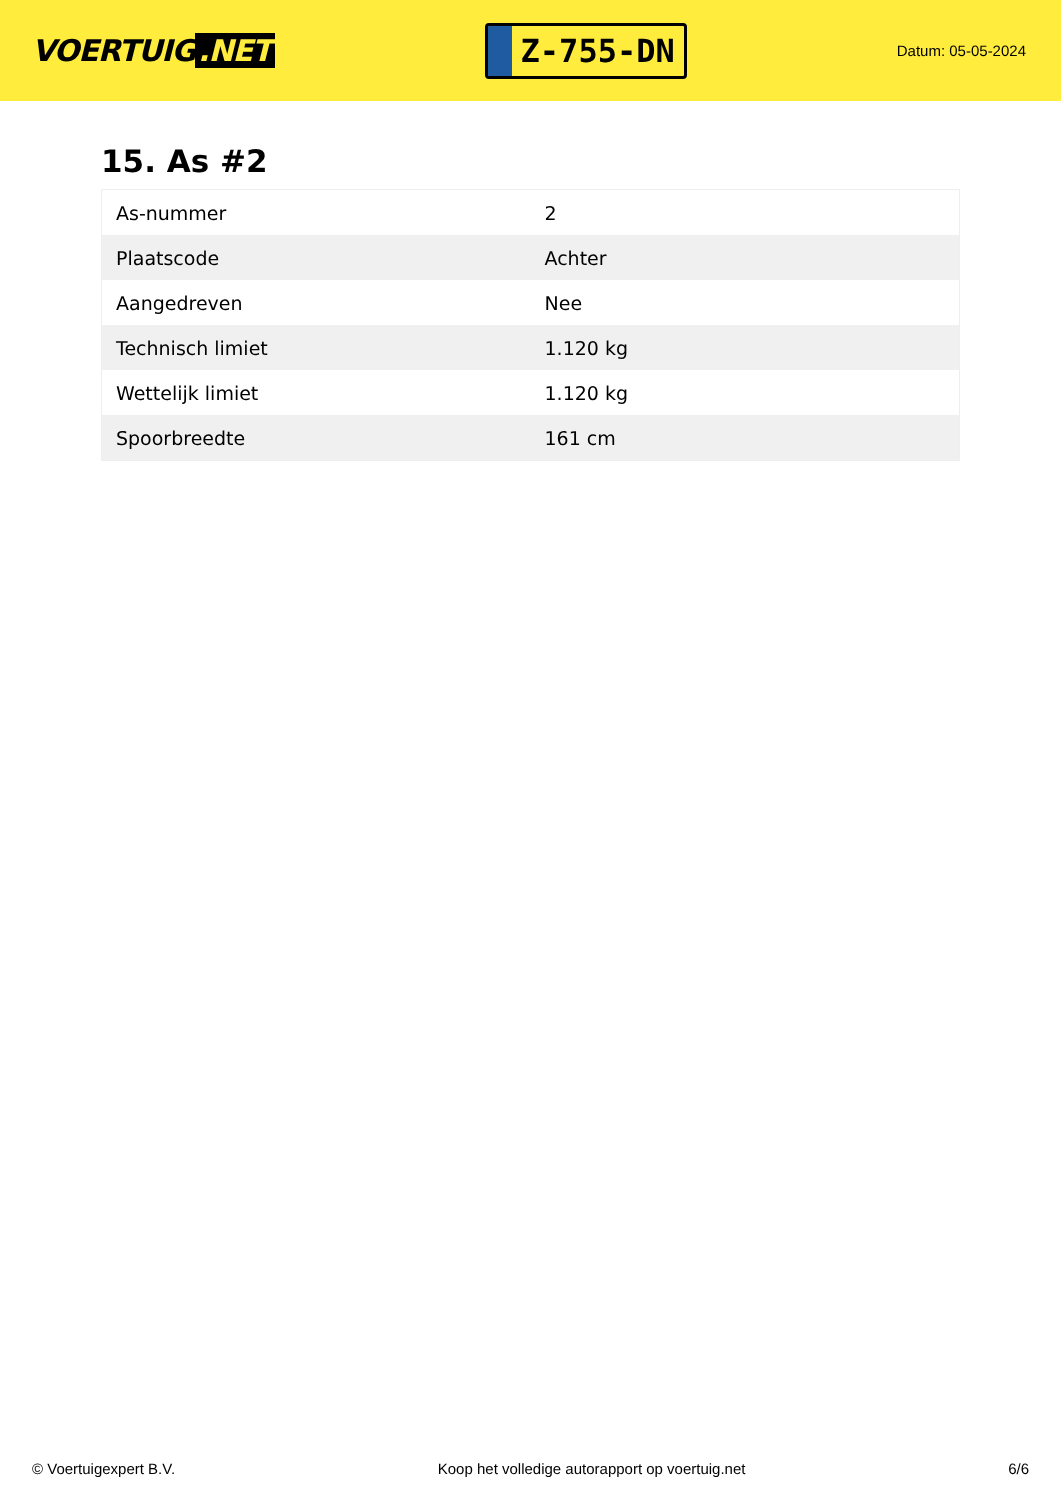VOERTUIG.NET
Z-755-DN
Datum: 05-05-2024
15. As #2
| As-nummer | 2 |
| Plaatscode | Achter |
| Aangedreven | Nee |
| Technisch limiet | 1.120 kg |
| Wettelijk limiet | 1.120 kg |
| Spoorbreedte | 161 cm |
© Voertuigexpert B.V. Koop het volledige autorapport op voertuig.net 6/6